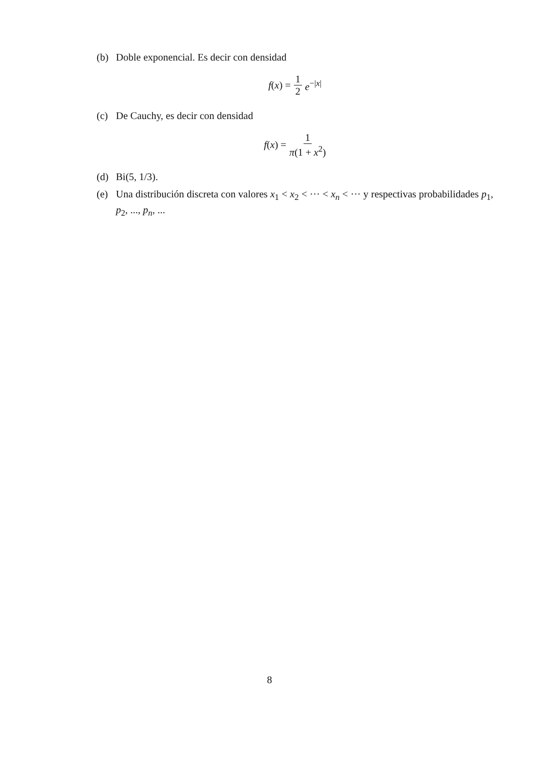(b) Doble exponencial. Es decir con densidad
f(x) = 1 2 e<sup>−|x|</sup>
(c) De Cauchy, es decir con densidad
f(x) = 1 π(1 + x<sup>2</sup>)
(d) Bi(5, 1/3).
(e) Una distribución discreta con valores x<sub>1</sub> < x<sub>2</sub> < ··· < x<sub>n</sub> < ··· y respectivas probabilidades p<sub>1</sub>, p<sub>2</sub>, ..., p<sub>n</sub>, ...
8